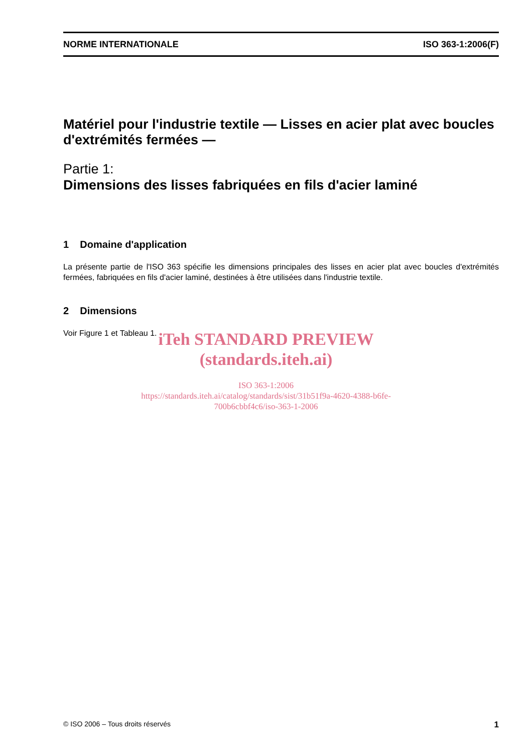NORME INTERNATIONALE ISO 363-1:2006(F)
Matériel pour l'industrie textile — Lisses en acier plat avec boucles d'extrémités fermées —
Partie 1:
Dimensions des lisses fabriquées en fils d'acier laminé
1 Domaine d'application
La présente partie de l'ISO 363 spécifie les dimensions principales des lisses en acier plat avec boucles d'extrémités fermées, fabriquées en fils d'acier laminé, destinées à être utilisées dans l'industrie textile.
2 Dimensions
Voir Figure 1 et Tableau 1.
iTeh STANDARD PREVIEW
(standards.iteh.ai)
ISO 363-1:2006
https://standards.iteh.ai/catalog/standards/sist/31b51f9a-4620-4388-b6fe-
700b6cbbf4c6/iso-363-1-2006
© ISO 2006 – Tous droits réservés 1